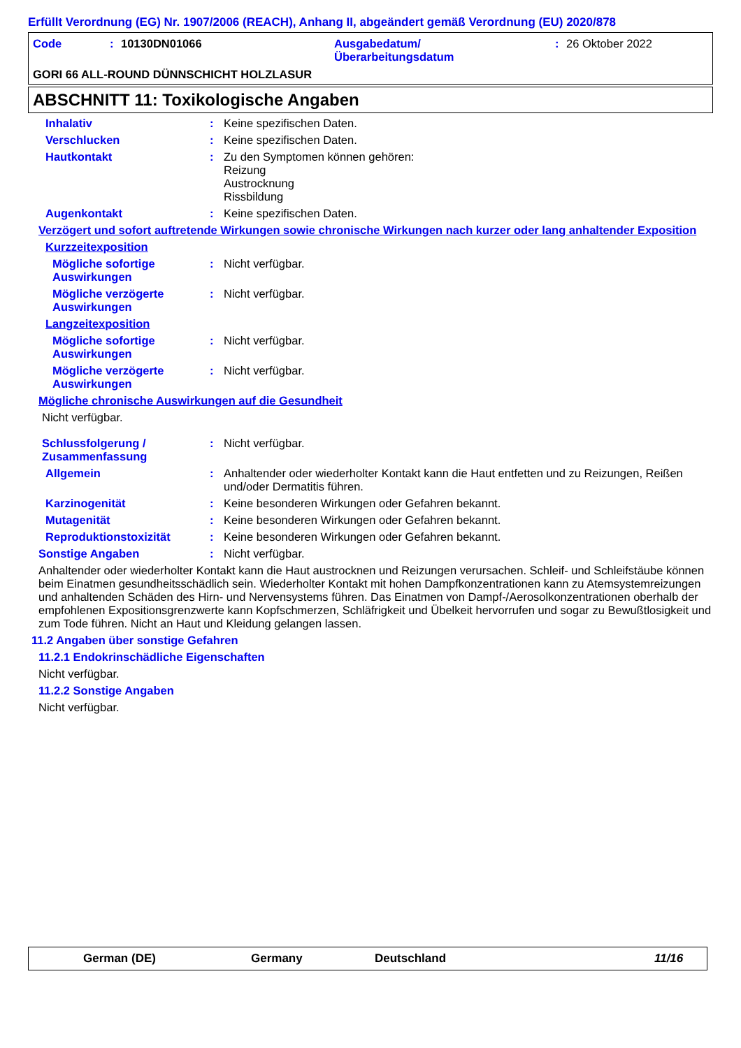Erfüllt Verordnung (EG) Nr. 1907/2006 (REACH), Anhang II, abgeändert gemäß Verordnung (EU) 2020/878
Code: 10130DN01066 Ausgabedatum/
Überarbeitungsdatum: 26 Oktober 2022
GORI 66 ALL-ROUND DÜNNSCHICHT HOLZLASUR
ABSCHNITT 11: Toxikologische Angaben
Inhalativ: Keine spezifischen Daten.
Verschlucken: Keine spezifischen Daten.
Hautkontakt: Zu den Symptomen können gehören:
Reizung
Austrocknung
Rissbildung
Augenkontakt: Keine spezifischen Daten.
Verzögert und sofort auftretende Wirkungen sowie chronische Wirkungen nach kurzer oder lang anhaltender Exposition
Kurzzeitexposition
Mögliche sofortige Auswirkungen: Nicht verfügbar.
Mögliche verzögerte Auswirkungen: Nicht verfügbar.
Langzeitexposition
Mögliche sofortige Auswirkungen: Nicht verfügbar.
Mögliche verzögerte Auswirkungen: Nicht verfügbar.
Mögliche chronische Auswirkungen auf die Gesundheit
Nicht verfügbar.
Schlussfolgerung / Zusammenfassung: Nicht verfügbar.
Allgemein: Anhaltender oder wiederholter Kontakt kann die Haut entfetten und zu Reizungen, Reißen und/oder Dermatitis führen.
Karzinogenität: Keine besonderen Wirkungen oder Gefahren bekannt.
Mutagenität: Keine besonderen Wirkungen oder Gefahren bekannt.
Reproduktionstoxizität: Keine besonderen Wirkungen oder Gefahren bekannt.
Sonstige Angaben: Nicht verfügbar.
Anhaltender oder wiederholter Kontakt kann die Haut austrocknen und Reizungen verursachen. Schleif- und Schleifstäube können beim Einatmen gesundheitsschädlich sein. Wiederholter Kontakt mit hohen Dampfkonzentrationen kann zu Atemsystemreizungen und anhaltenden Schäden des Hirn- und Nervensystems führen. Das Einatmen von Dampf-/Aerosolkonzentrationen oberhalb der empfohlenen Expositionsgrenzwerte kann Kopfschmerzen, Schläfrigkeit und Übelkeit hervorrufen und sogar zu Bewußtlosigkeit und zum Tode führen. Nicht an Haut und Kleidung gelangen lassen.
11.2 Angaben über sonstige Gefahren
11.2.1 Endokrinschädliche Eigenschaften
Nicht verfügbar.
11.2.2 Sonstige Angaben
Nicht verfügbar.
German (DE) Germany Deutschland 11/16